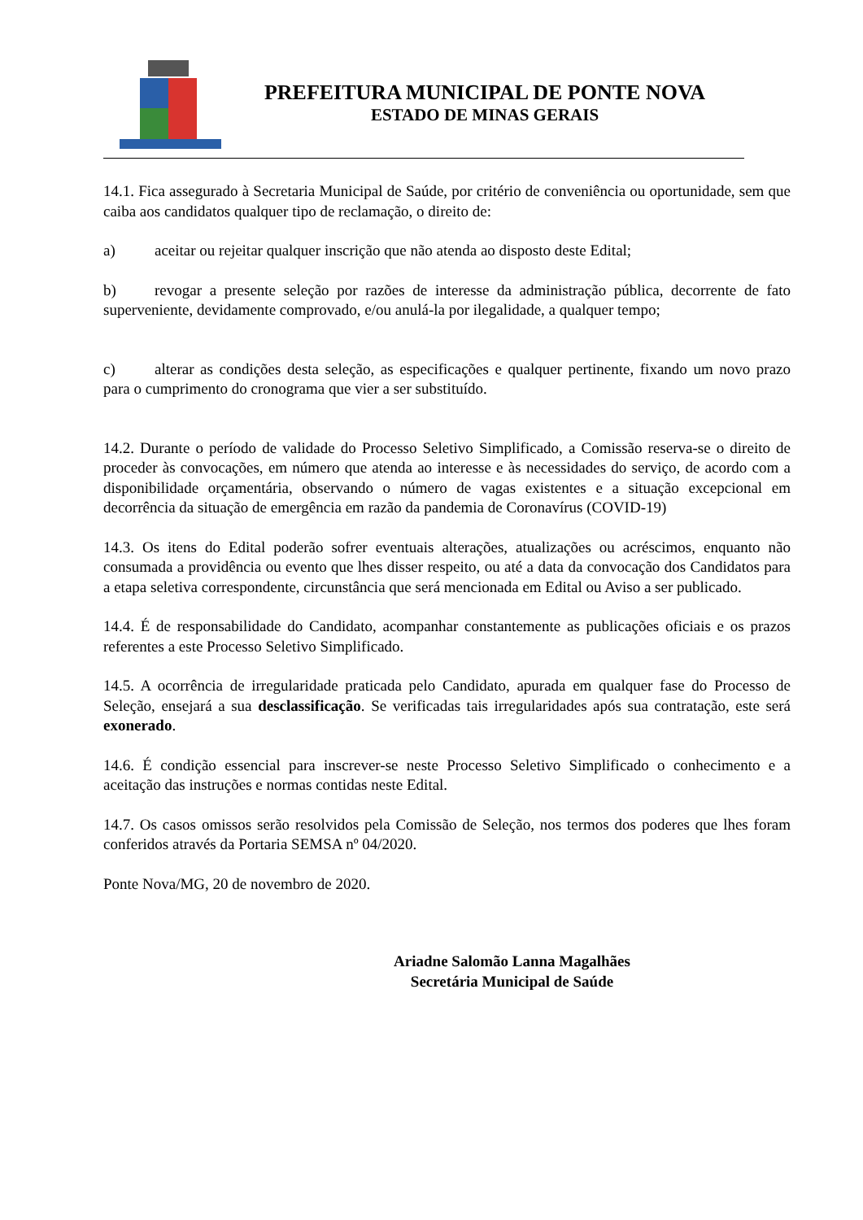PREFEITURA MUNICIPAL DE PONTE NOVA
ESTADO DE MINAS GERAIS
14.1. Fica assegurado à Secretaria Municipal de Saúde, por critério de conveniência ou oportunidade, sem que caiba aos candidatos qualquer tipo de reclamação, o direito de:
a) aceitar ou rejeitar qualquer inscrição que não atenda ao disposto deste Edital;
b) revogar a presente seleção por razões de interesse da administração pública, decorrente de fato superveniente, devidamente comprovado, e/ou anulá-la por ilegalidade, a qualquer tempo;
c) alterar as condições desta seleção, as especificações e qualquer pertinente, fixando um novo prazo para o cumprimento do cronograma que vier a ser substituído.
14.2. Durante o período de validade do Processo Seletivo Simplificado, a Comissão reserva-se o direito de proceder às convocações, em número que atenda ao interesse e às necessidades do serviço, de acordo com a disponibilidade orçamentária, observando o número de vagas existentes e a situação excepcional em decorrência da situação de emergência em razão da pandemia de Coronavírus (COVID-19)
14.3. Os itens do Edital poderão sofrer eventuais alterações, atualizações ou acréscimos, enquanto não consumada a providência ou evento que lhes disser respeito, ou até a data da convocação dos Candidatos para a etapa seletiva correspondente, circunstância que será mencionada em Edital ou Aviso a ser publicado.
14.4. É de responsabilidade do Candidato, acompanhar constantemente as publicações oficiais e os prazos referentes a este Processo Seletivo Simplificado.
14.5. A ocorrência de irregularidade praticada pelo Candidato, apurada em qualquer fase do Processo de Seleção, ensejará a sua desclassificação. Se verificadas tais irregularidades após sua contratação, este será exonerado.
14.6. É condição essencial para inscrever-se neste Processo Seletivo Simplificado o conhecimento e a aceitação das instruções e normas contidas neste Edital.
14.7. Os casos omissos serão resolvidos pela Comissão de Seleção, nos termos dos poderes que lhes foram conferidos através da Portaria SEMSA nº 04/2020.
Ponte Nova/MG, 20 de novembro de 2020.
Ariadne Salomão Lanna Magalhães
Secretária Municipal de Saúde